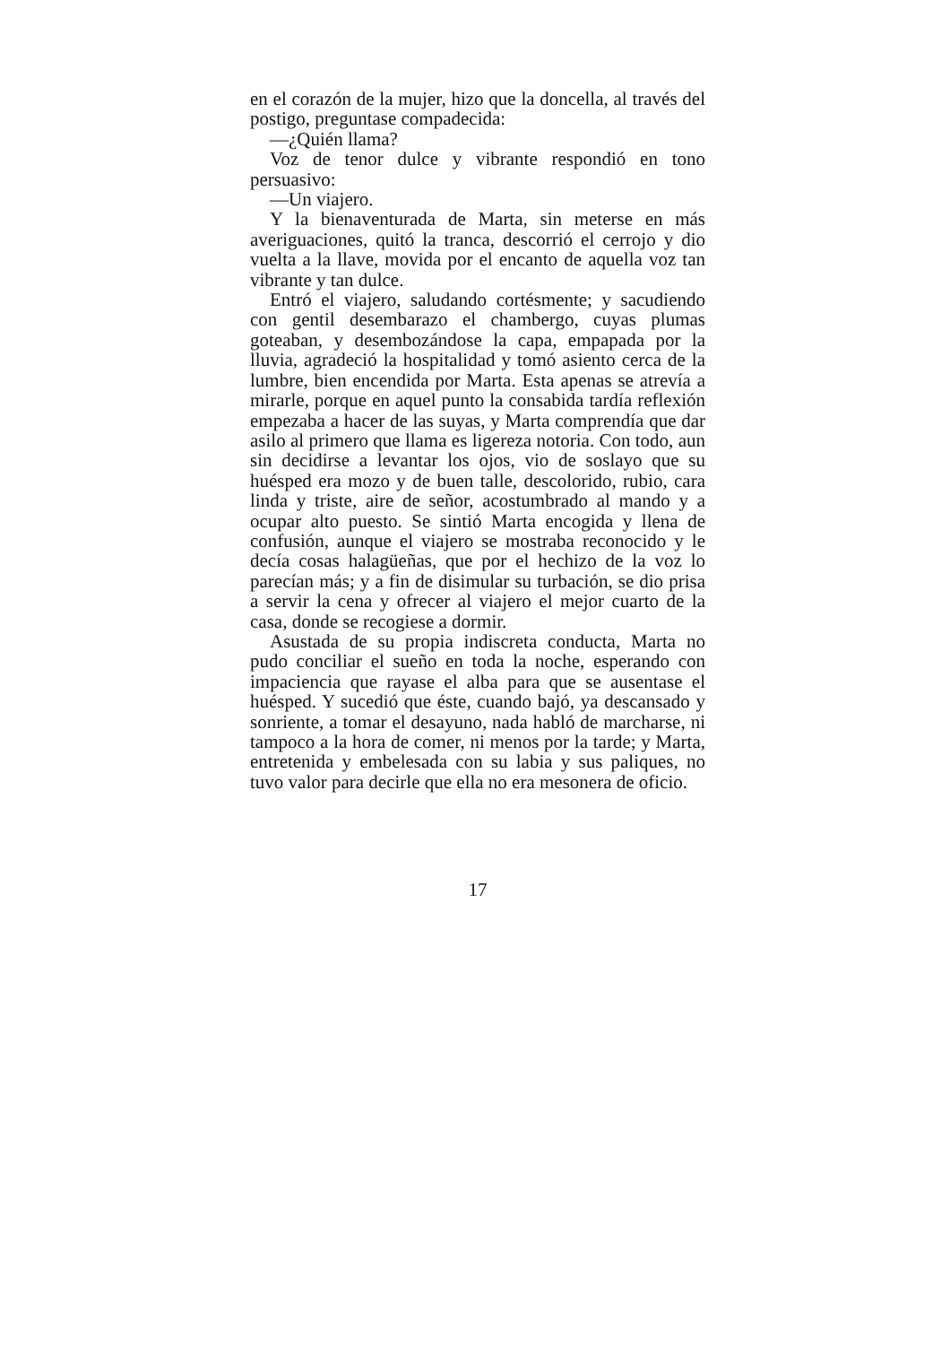en el corazón de la mujer, hizo que la doncella, al través del postigo, preguntase compadecida:
—¿Quién llama?
Voz de tenor dulce y vibrante respondió en tono persuasivo:
—Un viajero.
Y la bienaventurada de Marta, sin meterse en más averiguaciones, quitó la tranca, descorrió el cerrojo y dio vuelta a la llave, movida por el encanto de aquella voz tan vibrante y tan dulce.
Entró el viajero, saludando cortésmente; y sacudiendo con gentil desembarazo el chambergo, cuyas plumas goteaban, y desembozándose la capa, empapada por la lluvia, agradeció la hospitalidad y tomó asiento cerca de la lumbre, bien encendida por Marta. Esta apenas se atrevía a mirarle, porque en aquel punto la consabida tardía reflexión empezaba a hacer de las suyas, y Marta comprendía que dar asilo al primero que llama es ligereza notoria. Con todo, aun sin decidirse a levantar los ojos, vio de soslayo que su huésped era mozo y de buen talle, descolorido, rubio, cara linda y triste, aire de señor, acostumbrado al mando y a ocupar alto puesto. Se sintió Marta encogida y llena de confusión, aunque el viajero se mostraba reconocido y le decía cosas halagüeñas, que por el hechizo de la voz lo parecían más; y a fin de disimular su turbación, se dio prisa a servir la cena y ofrecer al viajero el mejor cuarto de la casa, donde se recogiese a dormir.
Asustada de su propia indiscreta conducta, Marta no pudo conciliar el sueño en toda la noche, esperando con impaciencia que rayase el alba para que se ausentase el huésped. Y sucedió que éste, cuando bajó, ya descansado y sonriente, a tomar el desayuno, nada habló de marcharse, ni tampoco a la hora de comer, ni menos por la tarde; y Marta, entretenida y embelesada con su labia y sus paliques, no tuvo valor para decirle que ella no era mesonera de oficio.
17